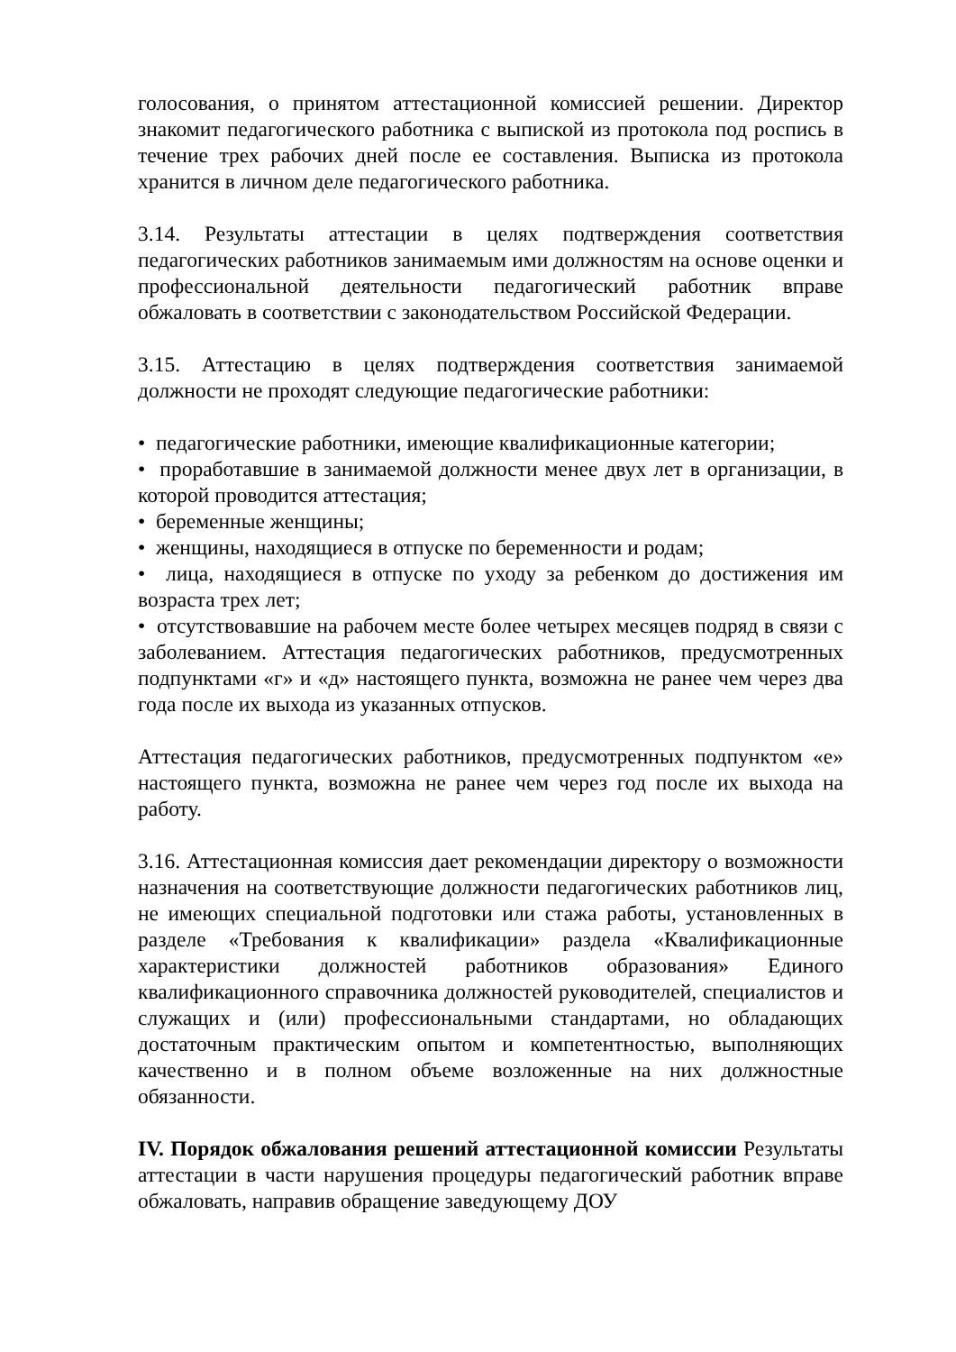голосования, о принятом аттестационной комиссией решении. Директор знакомит педагогического работника с выпиской из протокола под роспись в течение трех рабочих дней после ее составления. Выписка из протокола хранится в личном деле педагогического работника.
3.14. Результаты аттестации в целях подтверждения соответствия педагогических работников занимаемым ими должностям на основе оценки и профессиональной деятельности педагогический работник вправе обжаловать в соответствии с законодательством Российской Федерации.
3.15. Аттестацию в целях подтверждения соответствия занимаемой должности не проходят следующие педагогические работники:
• педагогические работники, имеющие квалификационные категории;
• проработавшие в занимаемой должности менее двух лет в организации, в которой проводится аттестация;
• беременные женщины;
• женщины, находящиеся в отпуске по беременности и родам;
• лица, находящиеся в отпуске по уходу за ребенком до достижения им возраста трех лет;
• отсутствовавшие на рабочем месте более четырех месяцев подряд в связи с заболеванием. Аттестация педагогических работников, предусмотренных подпунктами «г» и «д» настоящего пункта, возможна не ранее чем через два года после их выхода из указанных отпусков.
Аттестация педагогических работников, предусмотренных подпунктом «е» настоящего пункта, возможна не ранее чем через год после их выхода на работу.
3.16. Аттестационная комиссия дает рекомендации директору о возможности назначения на соответствующие должности педагогических работников лиц, не имеющих специальной подготовки или стажа работы, установленных в разделе «Требования к квалификации» раздела «Квалификационные характеристики должностей работников образования» Единого квалификационного справочника должностей руководителей, специалистов и служащих и (или) профессиональными стандартами, но обладающих достаточным практическим опытом и компетентностью, выполняющих качественно и в полном объеме возложенные на них должностные обязанности.
IV. Порядок обжалования решений аттестационной комиссии Результаты аттестации в части нарушения процедуры педагогический работник вправе обжаловать, направив обращение заведующему ДОУ